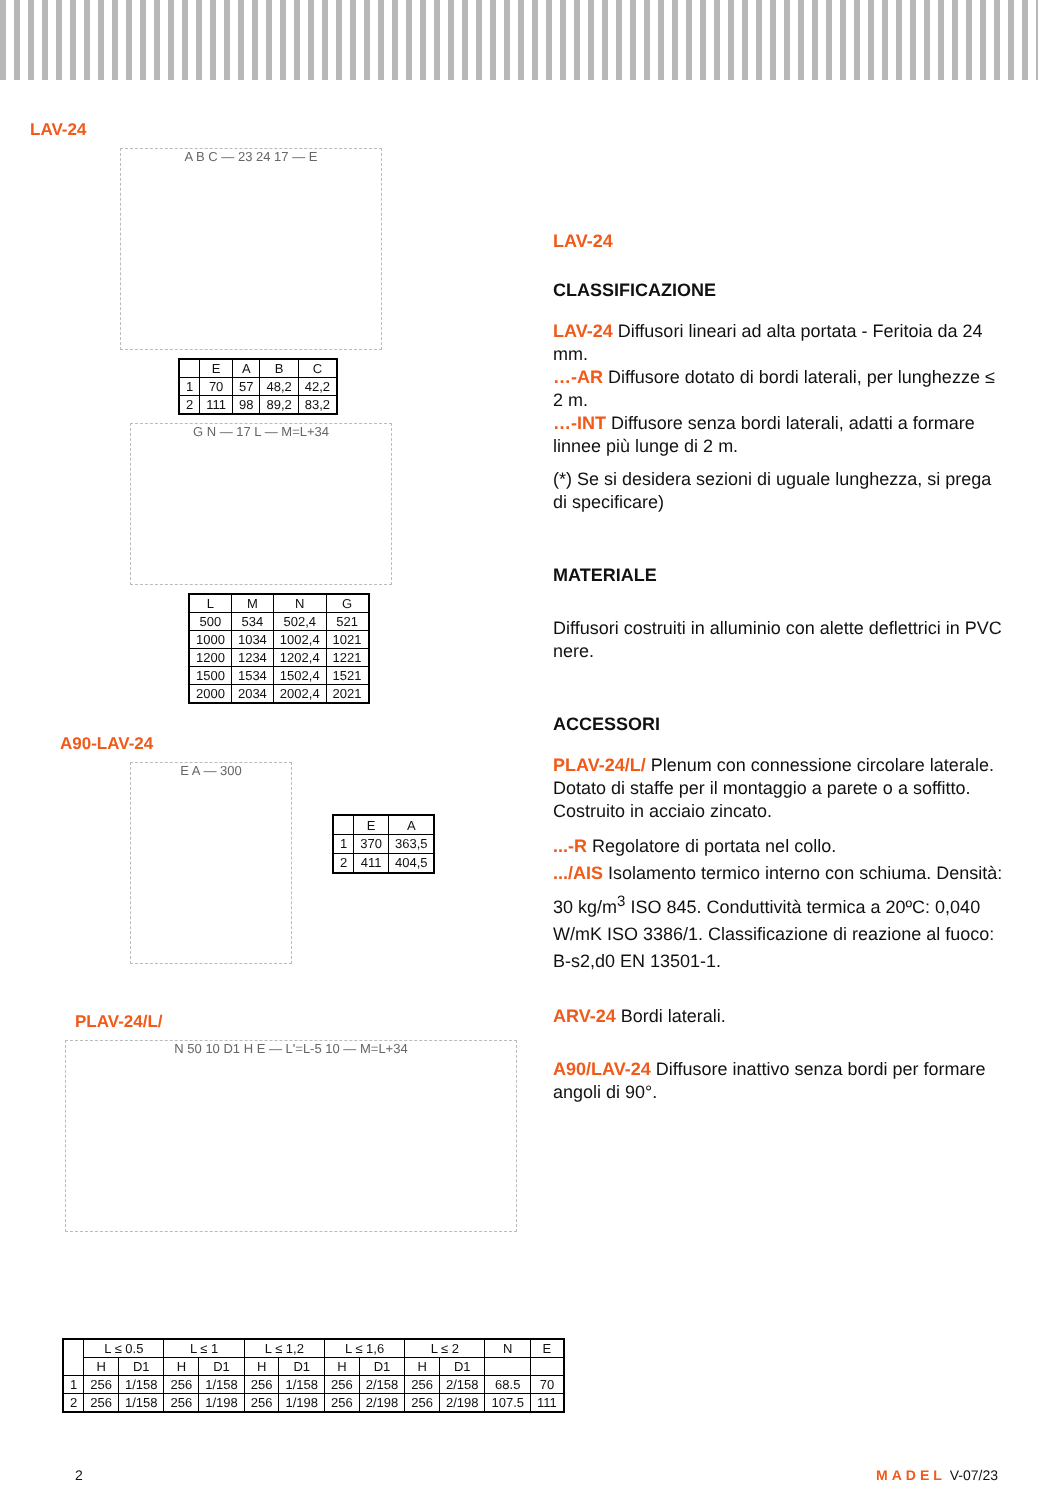LAV-24
A B C — 23 24 17 — E
| | E | A | B | C |
| --- | --- | --- | --- | --- |
| 1 | 70 | 57 | 48,2 | 42,2 |
| 2 | 111 | 98 | 89,2 | 83,2 |
G N — 17 L — M=L+34
| L | M | N | G |
| --- | --- | --- | --- |
| 500 | 534 | 502,4 | 521 |
| 1000 | 1034 | 1002,4 | 1021 |
| 1200 | 1234 | 1202,4 | 1221 |
| 1500 | 1534 | 1502,4 | 1521 |
| 2000 | 2034 | 2002,4 | 2021 |
A90-LAV-24
E A — 300
| | E | A |
| --- | --- | --- |
| 1 | 370 | 363,5 |
| 2 | 411 | 404,5 |
PLAV-24/L/
N 50 10 D1 H E — L'=L-5 10 — M=L+34
| | L ≤ 0.5 | | L ≤ 1 | | L ≤ 1,2 | | L ≤ 1,6 | | L ≤ 2 | | N | E |
| --- | --- | --- | --- | --- | --- | --- | --- | --- | --- | --- | --- | --- |
| | H | D1 | H | D1 | H | D1 | H | D1 | H | D1 | | |
| 1 | 256 | 1/158 | 256 | 1/158 | 256 | 1/158 | 256 | 2/158 | 256 | 2/158 | 68.5 | 70 |
| 2 | 256 | 1/158 | 256 | 1/198 | 256 | 1/198 | 256 | 2/198 | 256 | 2/198 | 107.5 | 111 |
LAV-24
CLASSIFICAZIONE
LAV-24 Diffusori lineari ad alta portata - Feritoia da 24 mm.
…-AR Diffusore dotato di bordi laterali, per lunghezze ≤ 2 m.
…-INT Diffusore senza bordi laterali, adatti a formare linnee più lunge di 2 m.
(*) Se si desidera sezioni di uguale lunghezza, si prega di specificare)
MATERIALE
Diffusori costruiti in alluminio con alette deflettrici in PVC nere.
ACCESSORI
PLAV-24/L/ Plenum con connessione circolare laterale. Dotato di staffe per il montaggio a parete o a soffitto. Costruito in acciaio zincato.
...-R Regolatore di portata nel collo.
.../AIS Isolamento termico interno con schiuma. Densità: 30 kg/m<sup>3</sup> ISO 845. Conduttività termica a 20ºC: 0,040 W/mK ISO 3386/1. Classificazione di reazione al fuoco: B-s2,d0 EN 13501-1.
ARV-24 Bordi laterali.
A90/LAV-24 Diffusore inattivo senza bordi per formare angoli di 90°.
2 MADEL V-07/23